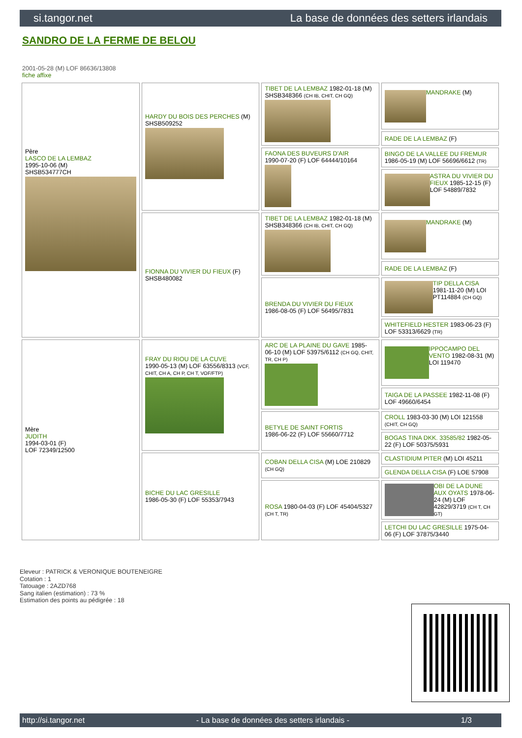si.tangor.net La base de données des setters irlandais
SANDRO DE LA FERME DE BELOU
2001-05-28 (M) LOF 86636/13808
fiche affixe
| Père LASCO DE LA LEMBAZ 1995-10-06 (M) SHSB534777CH | HARDY DU BOIS DES PERCHES (M) SHSB509252 | TIBET DE LA LEMBAZ 1982-01-18 (M) SHSB348366 (CH IB, CHIT, CH GQ) | MANDRAKE (M) |
| | | | RADE DE LA LEMBAZ (F) |
| | | FAONA DES BUVEURS D'AIR 1990-07-20 (F) LOF 64444/10164 | BINGO DE LA VALLEE DU FREMUR 1986-05-19 (M) LOF 56696/6612 (TR) |
| | | | ASTRA DU VIVIER DU FIEUX 1985-12-15 (F) LOF 54889/7832 |
| | FIONNA DU VIVIER DU FIEUX (F) SHSB480082 | TIBET DE LA LEMBAZ 1982-01-18 (M) SHSB348366 (CH IB, CHIT, CH GQ) | MANDRAKE (M) |
| | | | RADE DE LA LEMBAZ (F) |
| | | BRENDA DU VIVIER DU FIEUX 1986-08-05 (F) LOF 56495/7831 | TIP DELLA CISA 1981-11-20 (M) LOI PT114884 (CH GQ) |
| | | | WHITEFIELD HESTER 1983-06-23 (F) LOF 53313/6629 (TR) |
| Mère JUDITH 1994-03-01 (F) LOF 72349/12500 | FRAY DU RIOU DE LA CUVE 1990-05-13 (M) LOF 63556/8313 (VCF, CHIT, CH A, CH P, CH T, VOF/FTP) | ARC DE LA PLAINE DU GAVE 1985-06-10 (M) LOF 53975/6112 (CH GQ, CHIT, TR, CH P) | IPPOCAMPO DEL VENTO 1982-08-31 (M) LOI 119470 |
| | | | TAIGA DE LA PASSEE 1982-11-08 (F) LOF 49660/6454 |
| | | BETYLE DE SAINT FORTIS 1986-06-22 (F) LOF 55660/7712 | CROLL 1983-03-30 (M) LOI 121558 (CHIT, CH GQ) |
| | | | BOGAS TINA DKK. 33585/82 1982-05-22 (F) LOF 50375/5931 |
| | BICHE DU LAC GRESILLE 1986-05-30 (F) LOF 55353/7943 | COBAN DELLA CISA (M) LOE 210829 (CH GQ) | CLASTIDIUM PITER (M) LOI 45211 |
| | | | GLENDA DELLA CISA (F) LOE 57908 |
| | | ROSA 1980-04-03 (F) LOF 45404/5327 (CH T, TR) | OBI DE LA DUNE AUX OYATS 1978-06-24 (M) LOF 42829/3719 (CH T, CH GT) |
| | | | LETCHI DU LAC GRESILLE 1975-04-06 (F) LOF 37875/3440 |
Eleveur : PATRICK & VERONIQUE BOUTENEIGRE
Cotation : 1
Tatouage : 2AZD768
Sang italien (estimation) : 73 %
Estimation des points au pédigrée : 18
http://si.tangor.net - La base de données des setters irlandais - 1/3